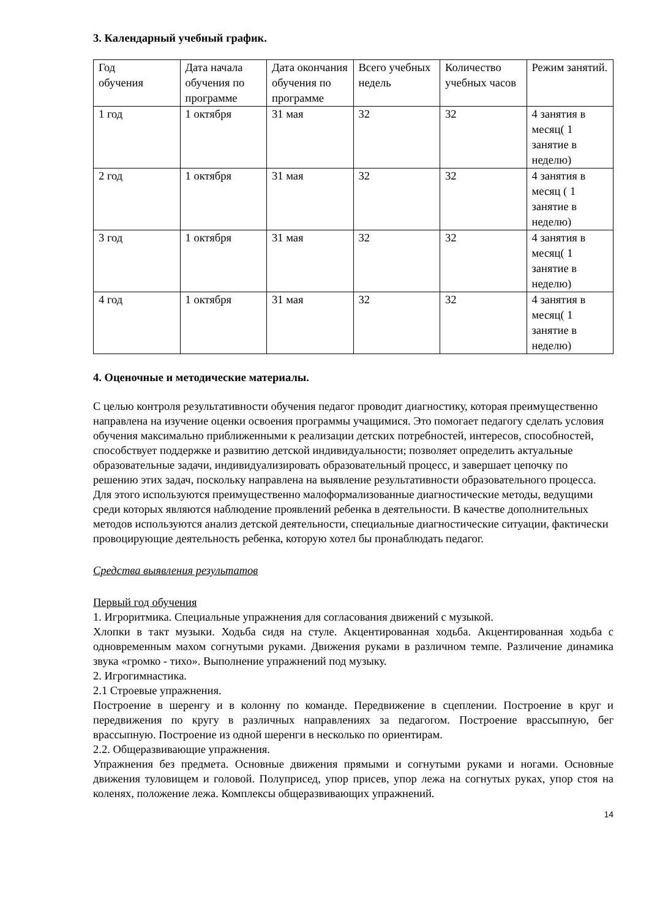3. Календарный учебный график.
| Год обучения | Дата начала обучения по программе | Дата окончания обучения по программе | Всего учебных недель | Количество учебных часов | Режим занятий. |
| 1 год | 1 октября | 31 мая | 32 | 32 | 4 занятия в месяц( 1 занятие в неделю) |
| 2 год | 1 октября | 31 мая | 32 | 32 | 4 занятия в месяц ( 1 занятие в неделю) |
| 3 год | 1 октября | 31 мая | 32 | 32 | 4 занятия в месяц( 1 занятие в неделю) |
| 4 год | 1 октября | 31 мая | 32 | 32 | 4 занятия в месяц( 1 занятие в неделю) |
4. Оценочные и методические материалы.
С целью контроля результативности обучения педагог проводит диагностику, которая преимущественно направлена на изучение оценки освоения программы учащимися. Это помогает педагогу сделать условия обучения максимально приближенными к реализации детских потребностей, интересов, способностей, способствует поддержке и развитию детской индивидуальности; позволяет определить актуальные образовательные задачи, индивидуализировать образовательный процесс, и завершает цепочку по решению этих задач, поскольку направлена на выявление результативности образовательного процесса. Для этого используются преимущественно малоформализованные диагностические методы, ведущими среди которых являются наблюдение проявлений ребенка в деятельности. В качестве дополнительных методов используются анализ детской деятельности, специальные диагностические ситуации, фактически провоцирующие деятельность ребенка, которую хотел бы пронаблюдать педагог.
Средства выявления результатов
Первый год обучения
1. Игроритмика. Специальные упражнения для согласования движений с музыкой.
Хлопки в такт музыки. Ходьба сидя на стуле. Акцентированная ходьба. Акцентированная ходьба с одновременным махом согнутыми руками. Движения руками в различном темпе. Различение динамика звука «громко - тихо». Выполнение упражнений под музыку.
2. Игрогимнастика.
2.1 Строевые упражнения.
Построение в шеренгу и в колонну по команде. Передвижение в сцеплении. Построение в круг и передвижения по кругу в различных направлениях за педагогом. Построение врассыпную, бег врассыпную. Построение из одной шеренги в несколько по ориентирам.
2.2. Общеразвивающие упражнения.
Упражнения без предмета. Основные движения прямыми и согнутыми руками и ногами. Основные движения туловищем и головой. Полуприсед, упор присев, упор лежа на согнутых руках, упор стоя на коленях, положение лежа. Комплексы общеразвивающих упражнений.
14